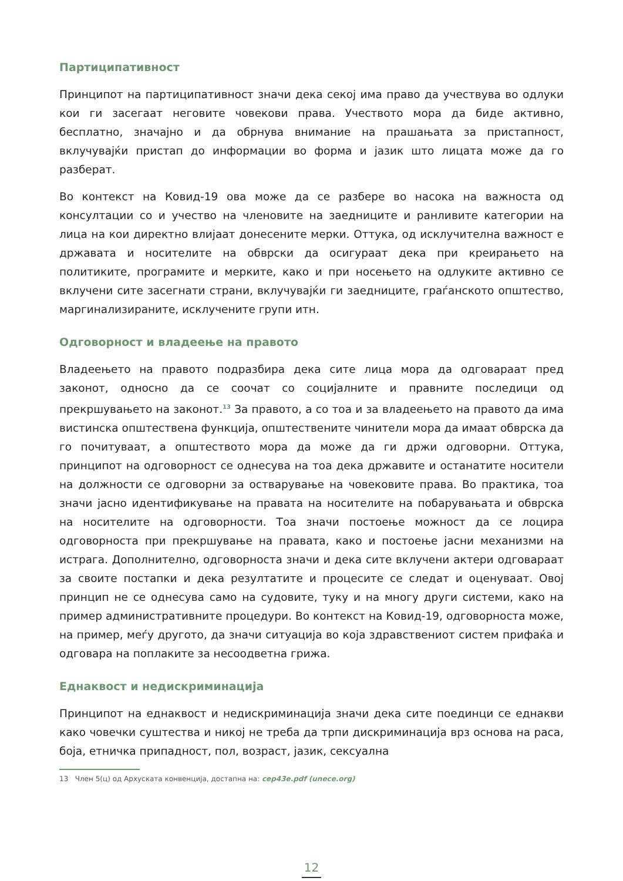Партиципативност
Принципот на партиципативност значи дека секој има право да учествува во одлуки кои ги засегаат неговите човекови права. Учеството мора да биде активно, бесплатно, значајно и да обрнува внимание на прашањата за пристапност, вклучувајќи пристап до информации во форма и јазик што лицата може да го разберат.
Во контекст на Ковид-19 ова може да се разбере во насока на важноста од консултации со и учество на членовите на заедниците и ранливите категории на лица на кои директно влијаат донесените мерки. Оттука, од исклучителна важност е државата и носителите на обврски да осигураат дека при креирањето на политиките, програмите и мерките, како и при носењето на одлуките активно се вклучени сите засегнати страни, вклучувајќи ги заедниците, граѓанското општество, маргинализираните, исклучените групи итн.
Одговорност и владеење на правото
Владеењето на правото подразбира дека сите лица мора да одговараат пред законот, односно да се соочат со социјалните и правните последици од прекршувањето на законот.<sup>13</sup> За правото, а со тоа и за владеењето на правото да има вистинска општествена функција, општествените чинители мора да имаат обврска да го почитуваат, а општеството мора да може да ги држи одговорни. Оттука, принципот на одговорност се однесува на тоа дека државите и останатите носители на должности се одговорни за остварување на човековите права. Во практика, тоа значи јасно идентификување на правата на носителите на побарувањата и обврска на носителите на одговорности. Тоа значи постоење можност да се лоцира одговорноста при прекршување на правата, како и постоење јасни механизми на истрага. Дополнително, одговорноста значи и дека сите вклучени актери одговараат за своите постапки и дека резултатите и процесите се следат и оценуваат. Овој принцип не се однесува само на судовите, туку и на многу други системи, како на пример административните процедури. Во контекст на Ковид-19, одговорноста може, на пример, меѓу другото, да значи ситуација во која здравствениот систем прифаќа и одговара на поплаките за несоодветна грижа.
Еднаквост и недискриминација
Принципот на еднаквост и недискриминација значи дека сите поединци се еднакви како човечки суштества и никој не треба да трпи дискриминација врз основа на раса, боја, етничка припадност, пол, возраст, јазик, сексуална
13 Член 5(ц) од Архуската конвенција, достапна на: cep43e.pdf (unece.org)
12